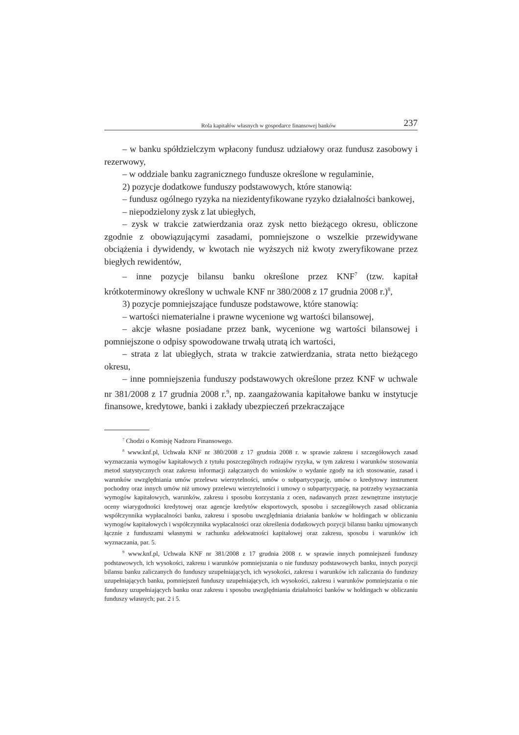Rola kapitałów własnych w gospodarce finansowej banków 237
– w banku spółdzielczym wpłacony fundusz udziałowy oraz fundusz zasobowy i rezerwowy,
– w oddziale banku zagranicznego fundusze określone w regulaminie,
2) pozycje dodatkowe funduszy podstawowych, które stanowią:
– fundusz ogólnego ryzyka na niezidentyfikowane ryzyko działalności bankowej,
– niepodzielony zysk z lat ubiegłych,
– zysk w trakcie zatwierdzania oraz zysk netto bieżącego okresu, obliczone zgodnie z obowiązującymi zasadami, pomniejszone o wszelkie przewidywane obciążenia i dywidendy, w kwotach nie wyższych niż kwoty zweryfikowane przez biegłych rewidentów,
– inne pozycje bilansu banku określone przez KNF<sup>7</sup> (tzw. kapitał krótkoterminowy określony w uchwale KNF nr 380/2008 z 17 grudnia 2008 r.)<sup>8</sup>,
3) pozycje pomniejszające fundusze podstawowe, które stanowią:
– wartości niematerialne i prawne wycenione wg wartości bilansowej,
– akcje własne posiadane przez bank, wycenione wg wartości bilansowej i pomniejszone o odpisy spowodowane trwałą utratą ich wartości,
– strata z lat ubiegłych, strata w trakcie zatwierdzania, strata netto bieżącego okresu,
– inne pomniejszenia funduszy podstawowych określone przez KNF w uchwale nr 381/2008 z 17 grudnia 2008 r.<sup>9</sup>, np. zaangażowania kapitałowe banku w instytucje finansowe, kredytowe, banki i zakłady ubezpieczeń przekraczające
<sup>7</sup> Chodzi o Komisję Nadzoru Finansowego.
<sup>8</sup> www.knf.pl, Uchwała KNF nr 380/2008 z 17 grudnia 2008 r. w sprawie zakresu i szczegółowych zasad wyznaczania wymogów kapitałowych z tytułu poszczególnych rodzajów ryzyka, w tym zakresu i warunków stosowania metod statystycznych oraz zakresu informacji załączanych do wniosków o wydanie zgody na ich stosowanie, zasad i warunków uwzględniania umów przelewu wierzytelności, umów o subpartycypację, umów o kredytowy instrument pochodny oraz innych umów niż umowy przelewu wierzytelności i umowy o subpartycypację, na potrzeby wyznaczania wymogów kapitałowych, warunków, zakresu i sposobu korzystania z ocen, nadawanych przez zewnętrzne instytucje oceny wiarygodności kredytowej oraz agencje kredytów eksportowych, sposobu i szczegółowych zasad obliczania współczynnika wypłacalności banku, zakresu i sposobu uwzględniania działania banków w holdingach w obliczaniu wymogów kapitałowych i współczynnika wypłacalności oraz określenia dodatkowych pozycji bilansu banku ujmowanych łącznie z funduszami własnymi w rachunku adekwatności kapitałowej oraz zakresu, sposobu i warunków ich wyznaczania, par. 5.
<sup>9</sup> www.knf.pl, Uchwała KNF nr 381/2008 z 17 grudnia 2008 r. w sprawie innych pomniejszeń funduszy podstawowych, ich wysokości, zakresu i warunków pomniejszania o nie funduszy podstawowych banku, innych pozycji bilansu banku zaliczanych do funduszy uzupełniających, ich wysokości, zakresu i warunków ich zaliczania do funduszy uzupełniających banku, pomniejszeń funduszy uzupełniających, ich wysokości, zakresu i warunków pomniejszania o nie funduszy uzupełniających banku oraz zakresu i sposobu uwzględniania działalności banków w holdingach w obliczaniu funduszy własnych; par. 2 i 5.